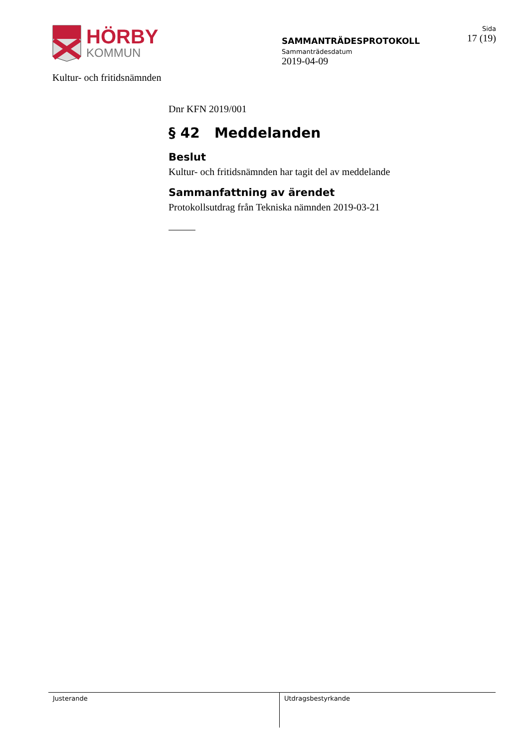HÖRBY
KOMMUN
Kultur- och fritidsnämnden
SAMMANTRÄDESPROTOKOLL
Sammanträdesdatum
2019-04-09
Sida
17 (19)
Dnr KFN 2019/001
§ 42 Meddelanden
Beslut
Kultur- och fritidsnämnden har tagit del av meddelande
Sammanfattning av ärendet
Protokollsutdrag från Tekniska nämnden 2019-03-21
Justerande Utdragsbestyrkande